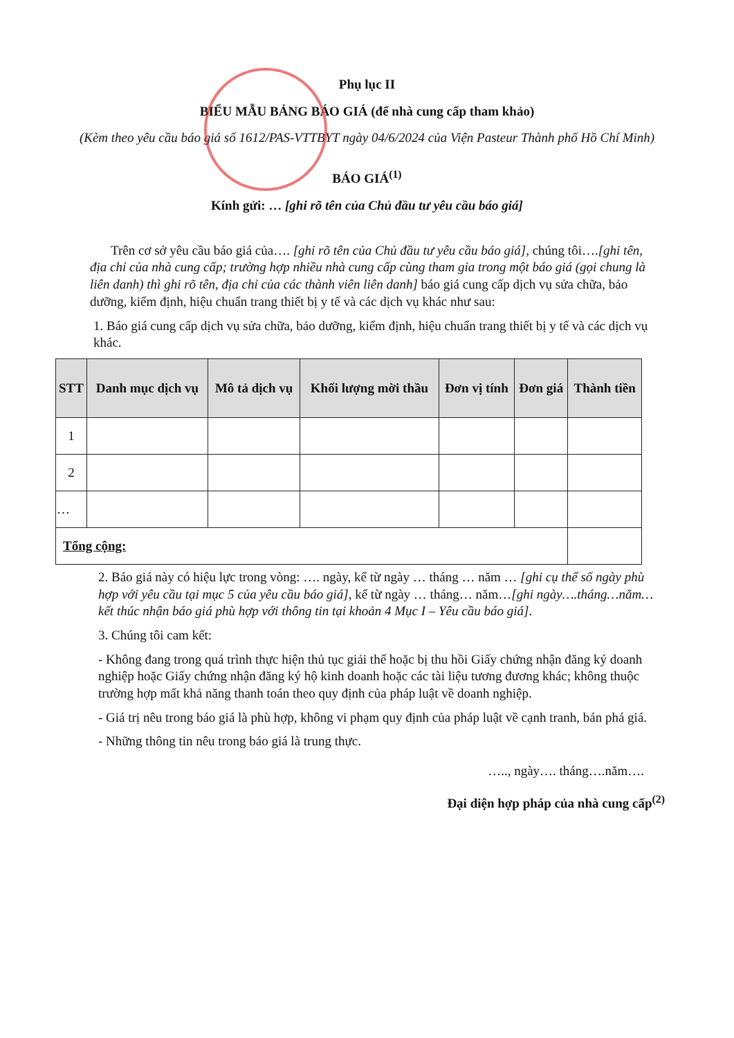Phụ lục II
BIỂU MẪU BẢNG BÁO GIÁ (để nhà cung cấp tham khảo)
(Kèm theo yêu cầu báo giá số 1612/PAS-VTTBYT ngày 04/6/2024 của Viện Pasteur Thành phố Hồ Chí Minh)
BÁO GIÁ<sup>(1)</sup>
Kính gửi: … [ghi rõ tên của Chủ đầu tư yêu cầu báo giá]
Trên cơ sở yêu cầu báo giá của…. [ghi rõ tên của Chủ đầu tư yêu cầu báo giá], chúng tôi….[ghi tên, địa chỉ của nhà cung cấp; trường hợp nhiều nhà cung cấp cùng tham gia trong một báo giá (gọi chung là liên danh) thì ghi rõ tên, địa chỉ của các thành viên liên danh] báo giá cung cấp dịch vụ sửa chữa, bảo dưỡng, kiểm định, hiệu chuẩn trang thiết bị y tế và các dịch vụ khác như sau:
1. Báo giá cung cấp dịch vụ sửa chữa, bảo dưỡng, kiểm định, hiệu chuẩn trang thiết bị y tế và các dịch vụ khác.
| STT | Danh mục dịch vụ | Mô tả dịch vụ | Khối lượng mời thầu | Đơn vị tính | Đơn giá | Thành tiền |
| --- | --- | --- | --- | --- | --- | --- |
| 1 | | | | | | |
| 2 | | | | | | |
| … | | | | | | |
| Tổng cộng: | | | | | | |
2. Báo giá này có hiệu lực trong vòng: …. ngày, kể từ ngày … tháng … năm … [ghi cụ thể số ngày phù hợp với yêu cầu tại mục 5 của yêu cầu báo giá], kể từ ngày … tháng… năm…[ghi ngày….tháng…năm… kết thúc nhận báo giá phù hợp với thông tin tại khoản 4 Mục I – Yêu cầu báo giá].
3. Chúng tôi cam kết:
- Không đang trong quá trình thực hiện thủ tục giải thể hoặc bị thu hồi Giấy chứng nhận đăng ký doanh nghiệp hoặc Giấy chứng nhận đăng ký hộ kinh doanh hoặc các tài liệu tương đương khác; không thuộc trường hợp mất khả năng thanh toán theo quy định của pháp luật về doanh nghiệp.
- Giá trị nêu trong báo giá là phù hợp, không vi phạm quy định của pháp luật về cạnh tranh, bán phá giá.
- Những thông tin nêu trong báo giá là trung thực.
….., ngày…. tháng….năm….
Đại diện hợp pháp của nhà cung cấp<sup>(2)</sup>